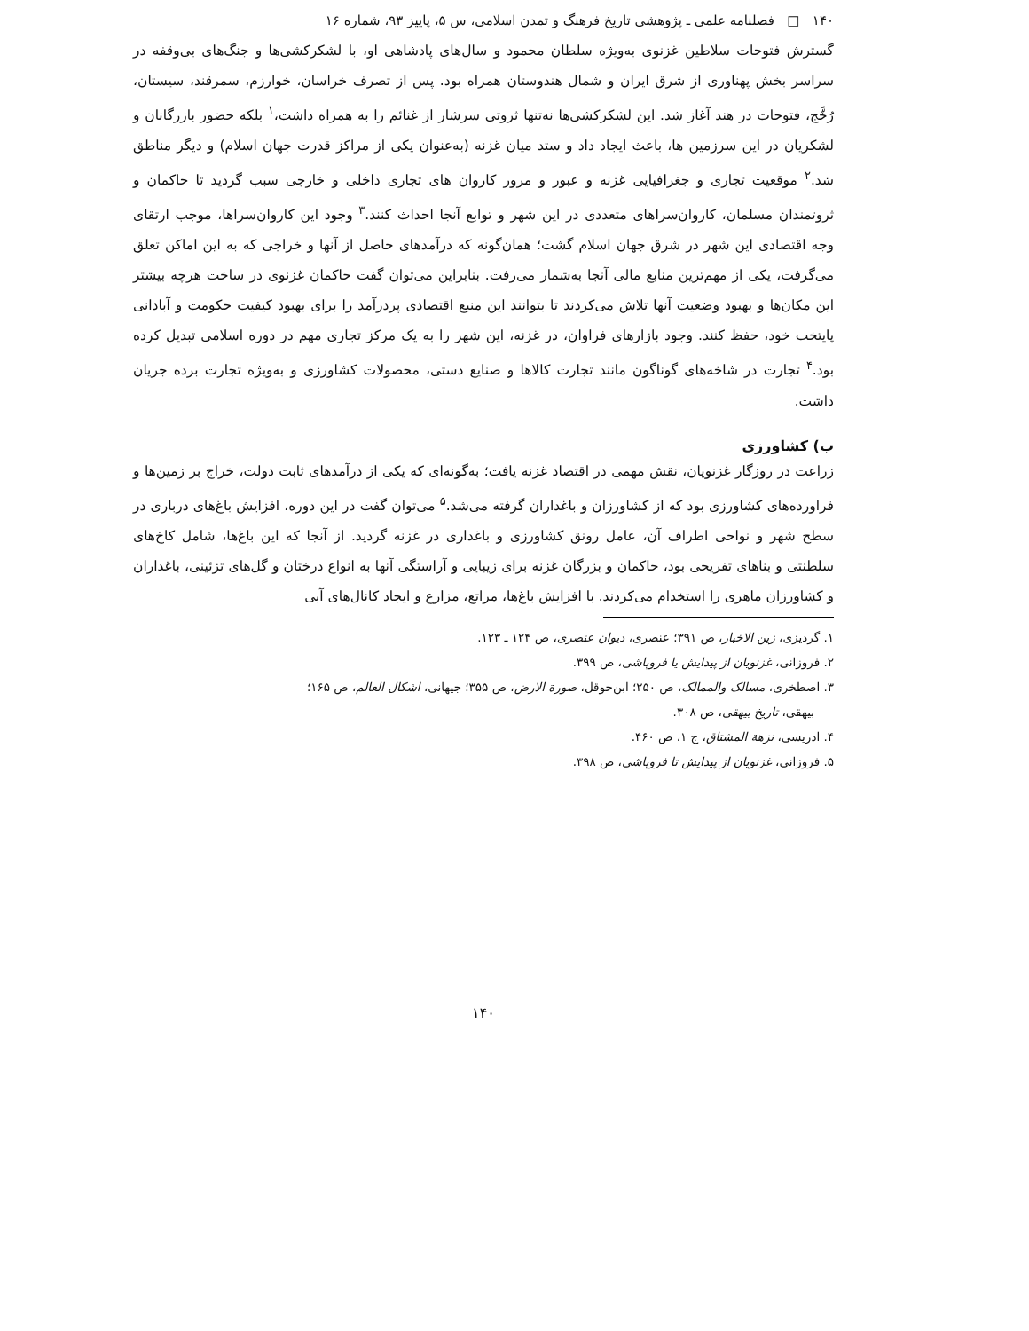۱۴۰ □ فصلنامه علمی ـ پژوهشی تاریخ فرهنگ و تمدن اسلامی، س ۵، پاییز ۹۳، شماره ۱۶
گسترش فتوحات سلاطین غزنوی به‌ویژه سلطان محمود و سال‌های پادشاهی او، با لشکرکشی‌ها و جنگ‌های بی‌وقفه در سراسر بخش پهناوری از شرق ایران و شمال هندوستان همراه بود. پس از تصرف خراسان، خوارزم، سمرقند، سیستان، رُخَّج، فتوحات در هند آغاز شد. این لشکرکشی‌ها نه‌تنها ثروتی سرشار از غنائم را به همراه داشت،<sup>۱</sup> بلکه حضور بازرگانان و لشکریان در این سرزمین ها، باعث ایجاد داد و ستد میان غزنه (به‌عنوان یکی از مراکز قدرت جهان اسلام) و دیگر مناطق شد.<sup>۲</sup> موقعیت تجاری و جغرافیایی غزنه و عبور و مرور کاروان های تجاری داخلی و خارجی سبب گردید تا حاکمان و ثروتمندان مسلمان، کاروان‌سراهای متعددی در این شهر و توابع آنجا احداث کنند.<sup>۳</sup> وجود این کاروان‌سراها، موجب ارتقای وجه اقتصادی این شهر در شرق جهان اسلام گشت؛ همان‌گونه که درآمدهای حاصل از آنها و خراجی که به این اماکن تعلق می‌گرفت، یکی از مهم‌ترین منابع مالی آنجا به‌شمار می‌رفت. بنابراین می‌توان گفت حاکمان غزنوی در ساخت هرچه بیشتر این مکان‌ها و بهبود وضعیت آنها تلاش می‌کردند تا بتوانند این منبع اقتصادی پردرآمد را برای بهبود کیفیت حکومت و آبادانی پایتخت خود، حفظ کنند. وجود بازارهای فراوان، در غزنه، این شهر را به یک مرکز تجاری مهم در دوره اسلامی تبدیل کرده بود.<sup>۴</sup> تجارت در شاخه‌های گوناگون مانند تجارت کالاها و صنایع دستی، محصولات کشاورزی و به‌ویژه تجارت برده جریان داشت.
ب) کشاورزی
زراعت در روزگار غزنویان، نقش مهمی در اقتصاد غزنه یافت؛ به‌گونه‌ای که یکی از درآمدهای ثابت دولت، خراج بر زمین‌ها و فراورده‌های کشاورزی بود که از کشاورزان و باغداران گرفته می‌شد.<sup>۵</sup> می‌توان گفت در این دوره، افزایش باغ‌های درباری در سطح شهر و نواحی اطراف آن، عامل رونق کشاورزی و باغداری در غزنه گردید. از آنجا که این باغ‌ها، شامل کاخ‌های سلطنتی و بناهای تفریحی بود، حاکمان و بزرگان غزنه برای زیبایی و آراستگی آنها به انواع درختان و گل‌های تزئینی، باغداران و کشاورزان ماهری را استخدام می‌کردند. با افزایش باغ‌ها، مراتع، مزارع و ایجاد کانال‌های آبی
۱. گردیزی، زین الاخبار، ص ۳۹۱؛ عنصری، دیوان عنصری، ص ۱۲۴ ـ ۱۲۳.
۲. فروزانی، غزنویان از پیدایش یا فروپاشی، ص ۳۹۹.
۳. اصطخری، مسالک والممالک، ص ۲۵۰؛ ابن‌حوقل، صورة الارض، ص ۳۵۵؛ جیهانی، اشکال العالم، ص ۱۶۵؛
بیهقی، تاریخ بیهقی، ص ۳۰۸.
۴. ادریسی، نزهة المشتاق، ج ۱، ص ۴۶۰.
۵. فروزانی، غزنویان از پیدایش تا فروپاشی، ص ۳۹۸.
۱۴۰